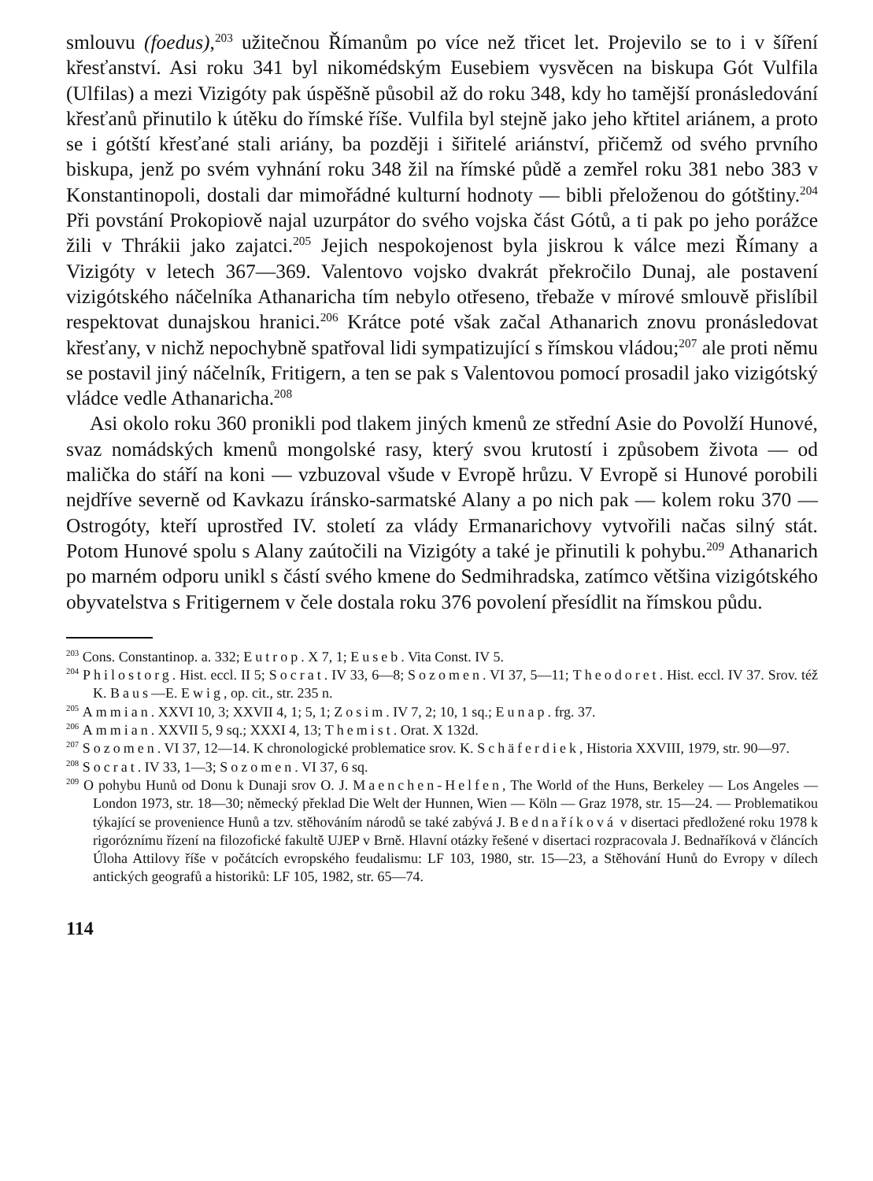smlouvu (foedus),<sup>203</sup> užitečnou Římanům po více než třicet let. Projevilo se to i v šíření křesťanství. Asi roku 341 byl nikomédským Eusebiem vysvěcen na biskupa Gót Vulfila (Ulfilas) a mezi Vizigóty pak úspěšně působil až do roku 348, kdy ho tamější pronásledování křesťanů přinutilo k útěku do římské říše. Vulfila byl stejně jako jeho křtitel ariánem, a proto se i gótští křesťané stali ariány, ba později i šiřitelé ariánství, přičemž od svého prvního biskupa, jenž po svém vyhnání roku 348 žil na římské půdě a zemřel roku 381 nebo 383 v Konstantinopoli, dostali dar mimořádné kulturní hodnoty — bibli přeloženou do gótštiny.<sup>204</sup> Při povstání Prokopiově najal uzurpátor do svého vojska část Gótů, a ti pak po jeho porážce žili v Thrákii jako zajatci.<sup>205</sup> Jejich nespokojenost byla jiskrou k válce mezi Římany a Vizigóty v letech 367—369. Valentovo vojsko dvakrát překročilo Dunaj, ale postavení vizigótského náčelníka Athanaricha tím nebylo otřeseno, třebaže v mírové smlouvě přislíbil respektovat dunajskou hranici.<sup>206</sup> Krátce poté však začal Athanarich znovu pronásledovat křesťany, v nichž nepochybně spatřoval lidi sympatizující s římskou vládou;<sup>207</sup> ale proti němu se postavil jiný náčelník, Fritigern, a ten se pak s Valentovou pomocí prosadil jako vizigótský vládce vedle Athanaricha.<sup>208</sup>
Asi okolo roku 360 pronikli pod tlakem jiných kmenů ze střední Asie do Povolží Hunové, svaz nomádských kmenů mongolské rasy, který svou krutostí i způsobem života — od malička do stáří na koni — vzbuzoval všude v Evropě hrůzu. V Evropě si Hunové porobili nejdříve severně od Kavkazu íránsko-sarmatské Alany a po nich pak — kolem roku 370 — Ostrogóty, kteří uprostřed IV. století za vlády Ermanarichovy vytvořili načas silný stát. Potom Hunové spolu s Alany zaútočili na Vizigóty a také je přinutili k pohybu.<sup>209</sup> Athanarich po marném odporu unikl s částí svého kmene do Sedmihradska, zatímco většina vizigótského obyvatelstva s Fritigernem v čele dostala roku 376 povolení přesídlit na římskou půdu.
<sup>203</sup> Cons. Constantinop. a. 332; Eutrop. X 7, 1; Euseb. Vita Const. IV 5.
<sup>204</sup> Philostorg. Hist. eccl. II 5; Socrat. IV 33, 6—8; Sozomen. VI 37, 5—11; Theodoret. Hist. eccl. IV 37. Srov. též K. Baus—E. Ewig, op. cit., str. 235 n.
<sup>205</sup> Ammian. XXVI 10, 3; XXVII 4, 1; 5, 1; Zosim. IV 7, 2; 10, 1 sq.; Eunap. frg. 37.
<sup>206</sup> Ammian. XXVII 5, 9 sq.; XXXI 4, 13; Themist. Orat. X 132d.
<sup>207</sup> Sozomen. VI 37, 12—14. K chronologické problematice srov. K. Schäferdiek, Historia XXVIII, 1979, str. 90—97.
<sup>208</sup> Socrat. IV 33, 1—3; Sozomen. VI 37, 6 sq.
<sup>209</sup> O pohybu Hunů od Donu k Dunaji srov O. J. Maenchen-Helfen, The World of the Huns, Berkeley — Los Angeles — London 1973, str. 18—30; německý překlad Die Welt der Hunnen, Wien — Köln — Graz 1978, str. 15—24. — Problematikou týkající se provenience Hunů a tzv. stěhováním národů se také zabývá J. Bednaříková v disertaci předložené roku 1978 k rigoróznímu řízení na filozofické fakultě UJEP v Brně. Hlavní otázky řešené v disertaci rozpracovala J. Bednaříková v článcích Úloha Attilovy říše v počátcích evropského feudalismu: LF 103, 1980, str. 15—23, a Stěhování Hunů do Evropy v dílech antických geografů a historiků: LF 105, 1982, str. 65—74.
114